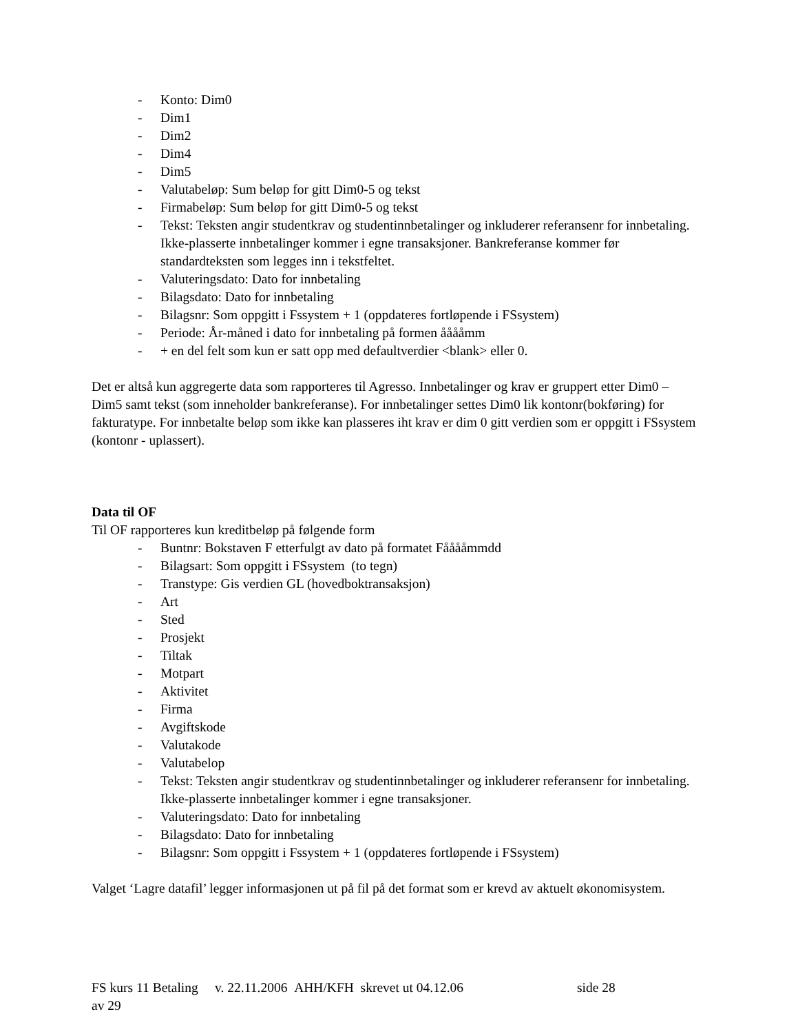- Konto: Dim0
- Dim1
- Dim2
- Dim4
- Dim5
- Valutabeløp: Sum beløp for gitt Dim0-5 og tekst
- Firmabeløp: Sum beløp for gitt Dim0-5 og tekst
- Tekst: Teksten angir studentkrav og studentinnbetalinger og inkluderer referansenr for innbetaling. Ikke-plasserte innbetalinger kommer i egne transaksjoner. Bankreferanse kommer før standardteksten som legges inn i tekstfeltet.
- Valuteringsdato: Dato for innbetaling
- Bilagsdato: Dato for innbetaling
- Bilagsnr: Som oppgitt i Fssystem + 1 (oppdateres fortløpende i FSsystem)
- Periode: År-måned i dato for innbetaling på formen ååååmm
- + en del felt som kun er satt opp med defaultverdier <blank> eller 0.
Det er altså kun aggregerte data som rapporteres til Agresso. Innbetalinger og krav er gruppert etter Dim0 – Dim5 samt tekst (som inneholder bankreferanse). For innbetalinger settes Dim0 lik kontonr(bokføring) for fakturatype. For innbetalte beløp som ikke kan plasseres iht krav er dim 0 gitt verdien som er oppgitt i FSsystem (kontonr - uplassert).
Data til OF
Til OF rapporteres kun kreditbeløp på følgende form
- Buntnr: Bokstaven F etterfulgt av dato på formatet Fååååmmdd
- Bilagsart: Som oppgitt i FSsystem (to tegn)
- Transtype: Gis verdien GL (hovedboktransaksjon)
- Art
- Sted
- Prosjekt
- Tiltak
- Motpart
- Aktivitet
- Firma
- Avgiftskode
- Valutakode
- Valutabelop
- Tekst: Teksten angir studentkrav og studentinnbetalinger og inkluderer referansenr for innbetaling. Ikke-plasserte innbetalinger kommer i egne transaksjoner.
- Valuteringsdato: Dato for innbetaling
- Bilagsdato: Dato for innbetaling
- Bilagsnr: Som oppgitt i Fssystem + 1 (oppdateres fortløpende i FSsystem)
Valget ‘Lagre datafil’ legger informasjonen ut på fil på det format som er krevd av aktuelt økonomisystem.
FS kurs 11 Betaling v. 22.11.2006 AHH/KFH skrevet ut 04.12.06 side 28
av 29